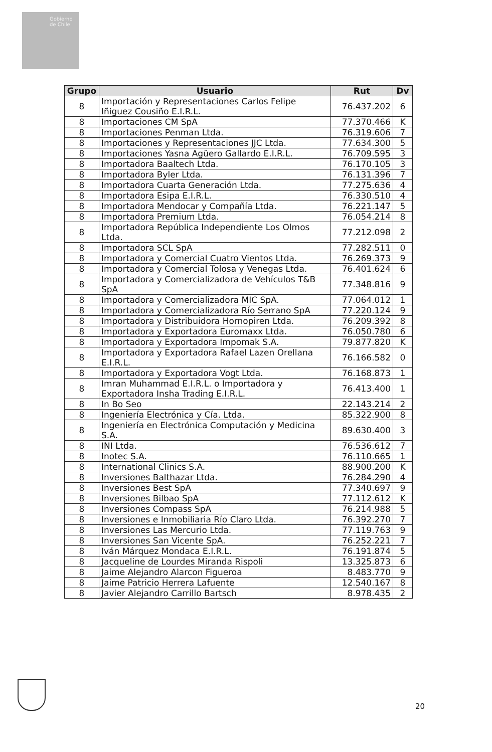Gobierno de Chile
| Grupo | Usuario | Rut | Dv |
| --- | --- | --- | --- |
| 8 | Importación y Representaciones Carlos Felipe Iñiguez Cousiño E.I.R.L. | 76.437.202 | 6 |
| 8 | Importaciones CM SpA | 77.370.466 | K |
| 8 | Importaciones Penman Ltda. | 76.319.606 | 7 |
| 8 | Importaciones y Representaciones JJC Ltda. | 77.634.300 | 5 |
| 8 | Importaciones Yasna Agüero Gallardo E.I.R.L. | 76.709.595 | 3 |
| 8 | Importadora Baaltech Ltda. | 76.170.105 | 3 |
| 8 | Importadora Byler Ltda. | 76.131.396 | 7 |
| 8 | Importadora Cuarta Generación Ltda. | 77.275.636 | 4 |
| 8 | Importadora Esipa E.I.R.L. | 76.330.510 | 4 |
| 8 | Importadora Mendocar y Compañía Ltda. | 76.221.147 | 5 |
| 8 | Importadora Premium Ltda. | 76.054.214 | 8 |
| 8 | Importadora República Independiente Los Olmos Ltda. | 77.212.098 | 2 |
| 8 | Importadora SCL SpA | 77.282.511 | 0 |
| 8 | Importadora y Comercial Cuatro Vientos Ltda. | 76.269.373 | 9 |
| 8 | Importadora y Comercial Tolosa y Venegas Ltda. | 76.401.624 | 6 |
| 8 | Importadora y Comercializadora de Vehículos T&B SpA | 77.348.816 | 9 |
| 8 | Importadora y Comercializadora MIC SpA. | 77.064.012 | 1 |
| 8 | Importadora y Comercializadora Río Serrano SpA | 77.220.124 | 9 |
| 8 | Importadora y Distribuidora Hornopiren Ltda. | 76.209.392 | 8 |
| 8 | Importadora y Exportadora Euromaxx Ltda. | 76.050.780 | 6 |
| 8 | Importadora y Exportadora Impomak S.A. | 79.877.820 | K |
| 8 | Importadora y Exportadora Rafael Lazen Orellana E.I.R.L. | 76.166.582 | 0 |
| 8 | Importadora y Exportadora Vogt Ltda. | 76.168.873 | 1 |
| 8 | Imran Muhammad E.I.R.L. o Importadora y Exportadora Insha Trading E.I.R.L. | 76.413.400 | 1 |
| 8 | In Bo Seo | 22.143.214 | 2 |
| 8 | Ingeniería Electrónica y Cía. Ltda. | 85.322.900 | 8 |
| 8 | Ingeniería en Electrónica Computación y Medicina S.A. | 89.630.400 | 3 |
| 8 | INI Ltda. | 76.536.612 | 7 |
| 8 | Inotec S.A. | 76.110.665 | 1 |
| 8 | International Clinics S.A. | 88.900.200 | K |
| 8 | Inversiones Balthazar Ltda. | 76.284.290 | 4 |
| 8 | Inversiones Best SpA | 77.340.697 | 9 |
| 8 | Inversiones Bilbao SpA | 77.112.612 | K |
| 8 | Inversiones Compass SpA | 76.214.988 | 5 |
| 8 | Inversiones e Inmobiliaria Río Claro Ltda. | 76.392.270 | 7 |
| 8 | Inversiones Las Mercurio Ltda. | 77.119.763 | 9 |
| 8 | Inversiones San Vicente SpA. | 76.252.221 | 7 |
| 8 | Iván Márquez Mondaca E.I.R.L. | 76.191.874 | 5 |
| 8 | Jacqueline de Lourdes Miranda Rispoli | 13.325.873 | 6 |
| 8 | Jaime Alejandro Alarcon Figueroa | 8.483.770 | 9 |
| 8 | Jaime Patricio Herrera Lafuente | 12.540.167 | 8 |
| 8 | Javier Alejandro Carrillo Bartsch | 8.978.435 | 2 |
20